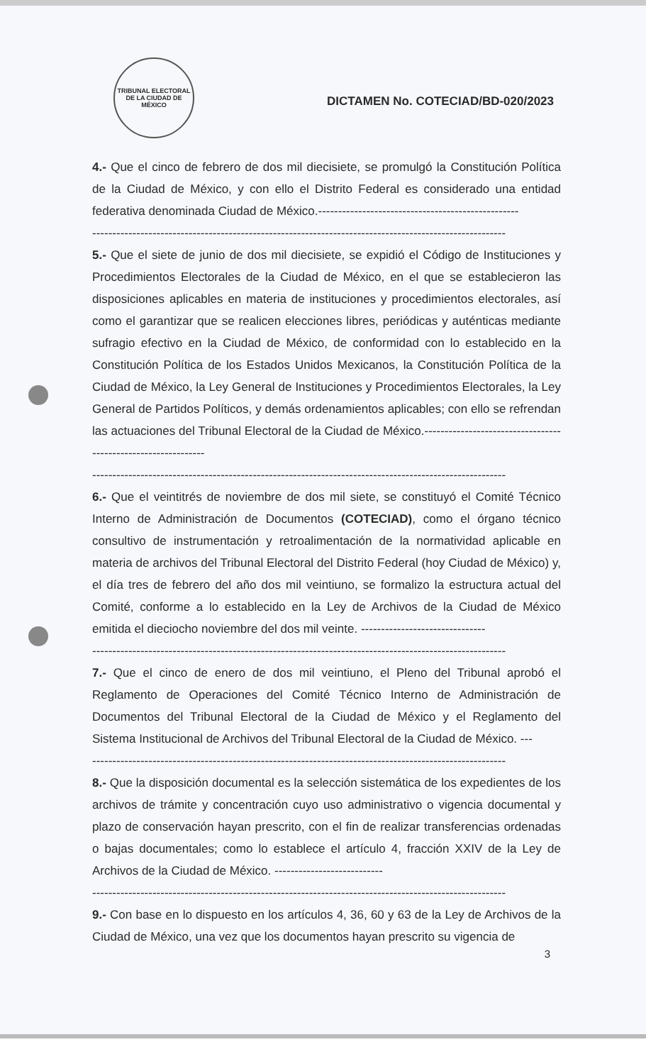TRIBUNAL ELECTORAL DE LA CIUDAD DE MÉXICO
DICTAMEN No. COTECIAD/BD-020/2023
4.- Que el cinco de febrero de dos mil diecisiete, se promulgó la Constitución Política de la Ciudad de México, y con ello el Distrito Federal es considerado una entidad federativa denominada Ciudad de México.--------------------------------------------------
-------------------------------------------------------------------------------------------------------
5.- Que el siete de junio de dos mil diecisiete, se expidió el Código de Instituciones y Procedimientos Electorales de la Ciudad de México, en el que se establecieron las disposiciones aplicables en materia de instituciones y procedimientos electorales, así como el garantizar que se realicen elecciones libres, periódicas y auténticas mediante sufragio efectivo en la Ciudad de México, de conformidad con lo establecido en la Constitución Política de los Estados Unidos Mexicanos, la Constitución Política de la Ciudad de México, la Ley General de Instituciones y Procedimientos Electorales, la Ley General de Partidos Políticos, y demás ordenamientos aplicables; con ello se refrendan las actuaciones del Tribunal Electoral de la Ciudad de México.--------------------------------------------------------------
-------------------------------------------------------------------------------------------------------
6.- Que el veintitrés de noviembre de dos mil siete, se constituyó el Comité Técnico Interno de Administración de Documentos (COTECIAD), como el órgano técnico consultivo de instrumentación y retroalimentación de la normatividad aplicable en materia de archivos del Tribunal Electoral del Distrito Federal (hoy Ciudad de México) y, el día tres de febrero del año dos mil veintiuno, se formalizo la estructura actual del Comité, conforme a lo establecido en la Ley de Archivos de la Ciudad de México emitida el dieciocho noviembre del dos mil veinte. -------------------------------
-------------------------------------------------------------------------------------------------------
7.- Que el cinco de enero de dos mil veintiuno, el Pleno del Tribunal aprobó el Reglamento de Operaciones del Comité Técnico Interno de Administración de Documentos del Tribunal Electoral de la Ciudad de México y el Reglamento del Sistema Institucional de Archivos del Tribunal Electoral de la Ciudad de México. ---
-------------------------------------------------------------------------------------------------------
8.- Que la disposición documental es la selección sistemática de los expedientes de los archivos de trámite y concentración cuyo uso administrativo o vigencia documental y plazo de conservación hayan prescrito, con el fin de realizar transferencias ordenadas o bajas documentales; como lo establece el artículo 4, fracción XXIV de la Ley de Archivos de la Ciudad de México. ---------------------------
-------------------------------------------------------------------------------------------------------
9.- Con base en lo dispuesto en los artículos 4, 36, 60 y 63 de la Ley de Archivos de la Ciudad de México, una vez que los documentos hayan prescrito su vigencia de
3